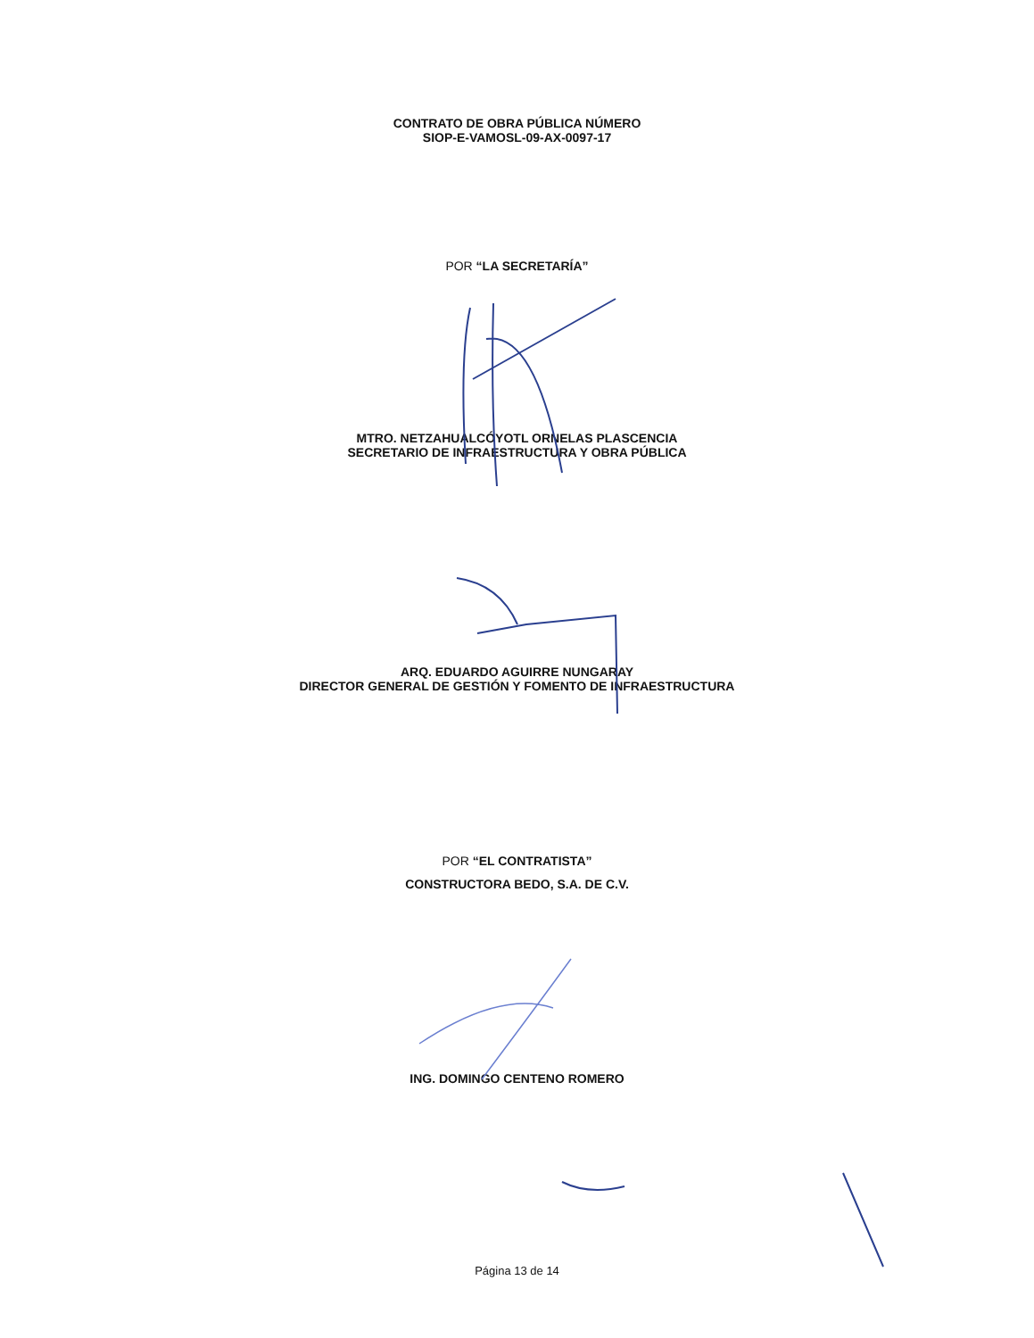CONTRATO DE OBRA PÚBLICA NÚMERO
SIOP-E-VAMOSL-09-AX-0097-17
POR “LA SECRETARÍA”
MTRO. NETZAHUALCÓYOTL ORNELAS PLASCENCIA
SECRETARIO DE INFRAESTRUCTURA Y OBRA PÚBLICA
ARQ. EDUARDO AGUIRRE NUNGARAY
DIRECTOR GENERAL DE GESTIÓN Y FOMENTO DE INFRAESTRUCTURA
POR “EL CONTRATISTA”
CONSTRUCTORA BEDO, S.A. DE C.V.
ING. DOMINGO CENTENO ROMERO
Página 13 de 14